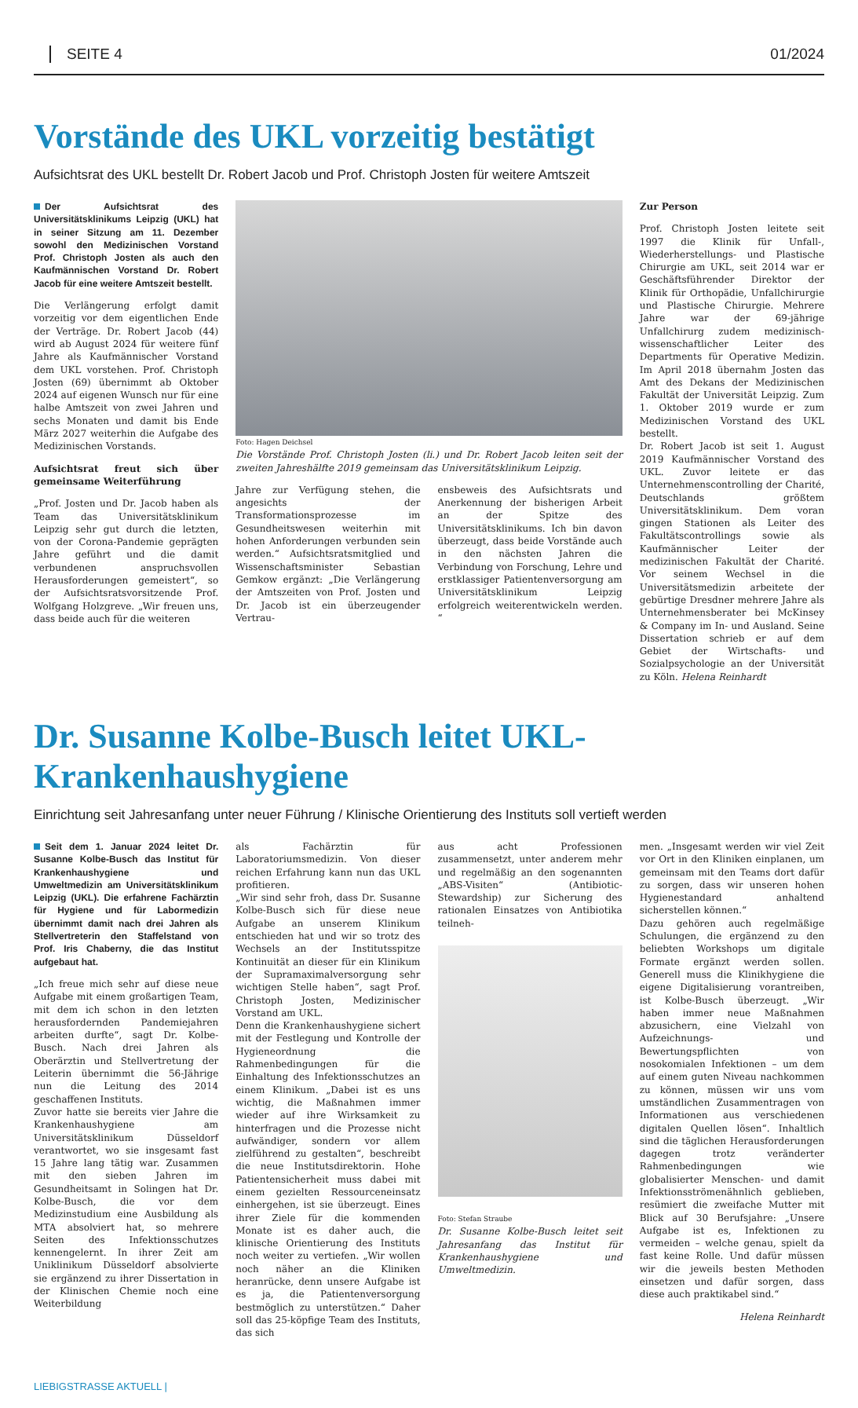SEITE 4 01/2024
Vorstände des UKL vorzeitig bestätigt
Aufsichtsrat des UKL bestellt Dr. Robert Jacob und Prof. Christoph Josten für weitere Amtszeit
Der Aufsichtsrat des Universitätsklinikums Leipzig (UKL) hat in seiner Sitzung am 11. Dezember sowohl den Medizinischen Vorstand Prof. Christoph Josten als auch den Kaufmännischen Vorstand Dr. Robert Jacob für eine weitere Amtszeit bestellt.
Die Verlängerung erfolgt damit vorzeitig vor dem eigentlichen Ende der Verträge. Dr. Robert Jacob (44) wird ab August 2024 für weitere fünf Jahre als Kaufmännischer Vorstand dem UKL vorstehen. Prof. Christoph Josten (69) übernimmt ab Oktober 2024 auf eigenen Wunsch nur für eine halbe Amtszeit von zwei Jahren und sechs Monaten und damit bis Ende März 2027 weiterhin die Aufgabe des Medizinischen Vorstands.
Aufsichtsrat freut sich über gemeinsame Weiterführung
„Prof. Josten und Dr. Jacob haben als Team das Universitätsklinikum Leipzig sehr gut durch die letzten, von der Corona-Pandemie geprägten Jahre geführt und die damit verbundenen anspruchsvollen Herausforderungen gemeistert“, so der Aufsichtsratsvorsitzende Prof. Wolfgang Holzgreve. „Wir freuen uns, dass beide auch für die weiteren
Foto: Hagen Deichsel
Die Vorstände Prof. Christoph Josten (li.) und Dr. Robert Jacob leiten seit der zweiten Jahreshälfte 2019 gemeinsam das Universitätsklinikum Leipzig.
Jahre zur Verfügung stehen, die angesichts der Transformationsprozesse im Gesundheitswesen weiterhin mit hohen Anforderungen verbunden sein werden.“ Aufsichtsratsmitglied und Wissenschaftsminister Sebastian Gemkow ergänzt: „Die Verlängerung der Amtszeiten von Prof. Josten und Dr. Jacob ist ein überzeugender Vertrau-
ensbeweis des Aufsichtsrats und Anerkennung der bisherigen Arbeit an der Spitze des Universitätsklinikums. Ich bin davon überzeugt, dass beide Vorstände auch in den nächsten Jahren die Verbindung von Forschung, Lehre und erstklassiger Patientenversorgung am Universitätsklinikum Leipzig erfolgreich weiterentwickeln werden. “
Zur Person
Prof. Christoph Josten leitete seit 1997 die Klinik für Unfall-, Wiederherstellungs- und Plastische Chirurgie am UKL, seit 2014 war er Geschäftsführender Direktor der Klinik für Orthopädie, Unfallchirurgie und Plastische Chirurgie. Mehrere Jahre war der 69-jährige Unfallchirurg zudem medizinisch-wissenschaftlicher Leiter des Departments für Operative Medizin. Im April 2018 übernahm Josten das Amt des Dekans der Medizinischen Fakultät der Universität Leipzig. Zum 1. Oktober 2019 wurde er zum Medizinischen Vorstand des UKL bestellt.
Dr. Robert Jacob ist seit 1. August 2019 Kaufmännischer Vorstand des UKL. Zuvor leitete er das Unternehmenscontrolling der Charité, Deutschlands größtem Universitätsklinikum. Dem voran gingen Stationen als Leiter des Fakultätscontrollings sowie als Kaufmännischer Leiter der medizinischen Fakultät der Charité. Vor seinem Wechsel in die Universitätsmedizin arbeitete der gebürtige Dresdner mehrere Jahre als Unternehmensberater bei McKinsey & Company im In- und Ausland. Seine Dissertation schrieb er auf dem Gebiet der Wirtschafts- und Sozialpsychologie an der Universität zu Köln. Helena Reinhardt
Dr. Susanne Kolbe-Busch leitet UKL-Krankenhaushygiene
Einrichtung seit Jahresanfang unter neuer Führung / Klinische Orientierung des Instituts soll vertieft werden
Seit dem 1. Januar 2024 leitet Dr. Susanne Kolbe-Busch das Institut für Krankenhaushygiene und Umweltmedizin am Universitätsklinikum Leipzig (UKL). Die erfahrene Fachärztin für Hygiene und für Labormedizin übernimmt damit nach drei Jahren als Stellvertreterin den Staffelstand von Prof. Iris Chaberny, die das Institut aufgebaut hat.
„Ich freue mich sehr auf diese neue Aufgabe mit einem großartigen Team, mit dem ich schon in den letzten herausfordernden Pandemiejahren arbeiten durfte“, sagt Dr. Kolbe-Busch. Nach drei Jahren als Oberärztin und Stellvertretung der Leiterin übernimmt die 56-Jährige nun die Leitung des 2014 geschaffenen Instituts.
Zuvor hatte sie bereits vier Jahre die Krankenhaushygiene am Universitätsklinikum Düsseldorf verantwortet, wo sie insgesamt fast 15 Jahre lang tätig war. Zusammen mit den sieben Jahren im Gesundheitsamt in Solingen hat Dr. Kolbe-Busch, die vor dem Medizinstudium eine Ausbildung als MTA absolviert hat, so mehrere Seiten des Infektionsschutzes kennengelernt. In ihrer Zeit am Uniklinikum Düsseldorf absolvierte sie ergänzend zu ihrer Dissertation in der Klinischen Chemie noch eine Weiterbildung
als Fachärztin für Laboratoriumsmedizin. Von dieser reichen Erfahrung kann nun das UKL profitieren.
„Wir sind sehr froh, dass Dr. Susanne Kolbe-Busch sich für diese neue Aufgabe an unserem Klinikum entschieden hat und wir so trotz des Wechsels an der Institutsspitze Kontinuität an dieser für ein Klinikum der Supramaximalversorgung sehr wichtigen Stelle haben“, sagt Prof. Christoph Josten, Medizinischer Vorstand am UKL.
Denn die Krankenhaushygiene sichert mit der Festlegung und Kontrolle der Hygieneordnung die Rahmenbedingungen für die Einhaltung des Infektionsschutzes an einem Klinikum. „Dabei ist es uns wichtig, die Maßnahmen immer wieder auf ihre Wirksamkeit zu hinterfragen und die Prozesse nicht aufwändiger, sondern vor allem zielführend zu gestalten“, beschreibt die neue Institutsdirektorin. Hohe Patientensicherheit muss dabei mit einem gezielten Ressourceneinsatz einhergehen, ist sie überzeugt. Eines ihrer Ziele für die kommenden Monate ist es daher auch, die klinische Orientierung des Instituts noch weiter zu vertiefen. „Wir wollen noch näher an die Kliniken heranrücke, denn unsere Aufgabe ist es ja, die Patientenversorgung bestmöglich zu unterstützen.“ Daher soll das 25-köpfige Team des Instituts, das sich
aus acht Professionen zusammensetzt, unter anderem mehr und regelmäßig an den sogenannten „ABS-Visiten“ (Antibiotic-Stewardship) zur Sicherung des rationalen Einsatzes von Antibiotika teilneh-
Foto: Stefan Straube
Dr. Susanne Kolbe-Busch leitet seit Jahresanfang das Institut für Krankenhaushygiene und Umweltmedizin.
men. „Insgesamt werden wir viel Zeit vor Ort in den Kliniken einplanen, um gemeinsam mit den Teams dort dafür zu sorgen, dass wir unseren hohen Hygienestandard anhaltend sicherstellen können.“
Dazu gehören auch regelmäßige Schulungen, die ergänzend zu den beliebten Workshops um digitale Formate ergänzt werden sollen. Generell muss die Klinikhygiene die eigene Digitalisierung vorantreiben, ist Kolbe-Busch überzeugt. „Wir haben immer neue Maßnahmen abzusichern, eine Vielzahl von Aufzeichnungs- und Bewertungspflichten von nosokomialen Infektionen – um dem auf einem guten Niveau nachkommen zu können, müssen wir uns vom umständlichen Zusammentragen von Informationen aus verschiedenen digitalen Quellen lösen“. Inhaltlich sind die täglichen Herausforderungen dagegen trotz veränderter Rahmenbedingungen wie globalisierter Menschen- und damit Infektionsströmenähnlich geblieben, resümiert die zweifache Mutter mit Blick auf 30 Berufsjahre: „Unsere Aufgabe ist es, Infektionen zu vermeiden – welche genau, spielt da fast keine Rolle. Und dafür müssen wir die jeweils besten Methoden einsetzen und dafür sorgen, dass diese auch praktikabel sind.“
Helena Reinhardt
LIEBIGSTRASSE AKTUELL |